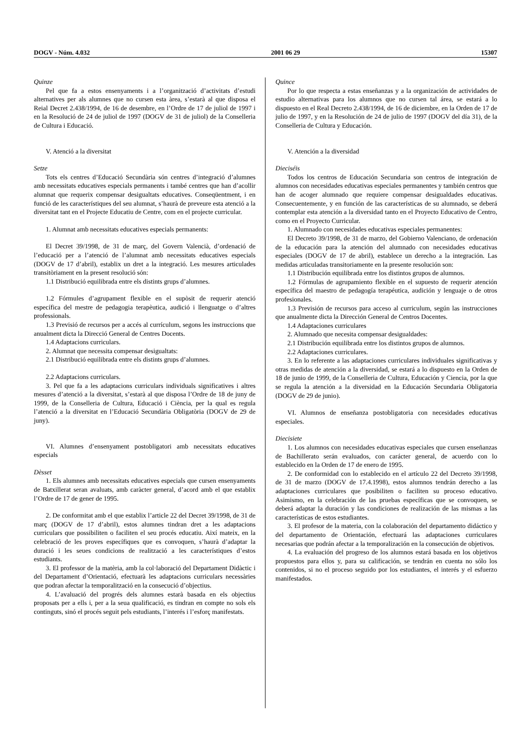DOGV - Núm. 4.032 2001 06 29 15307
Quinze
Pel que fa a estos ensenyaments i a l’organització d’activitats d’estudi alternatives per als alumnes que no cursen esta àrea, s’estarà al que disposa el Reial Decret 2.438/1994, de 16 de desembre, en l’Ordre de 17 de juliol de 1997 i en la Resolució de 24 de juliol de 1997 (DOGV de 31 de juliol) de la Conselleria de Cultura i Educació.
V. Atenció a la diversitat
Setze
Tots els centres d’Educació Secundària són centres d’integració d’alumnes amb necessitats educatives especials permanents i també centres que han d’acollir alumnat que requerix compensar desigualtats educatives. Conseqüentment, i en funció de les característiques del seu alumnat, s’haurà de preveure esta atenció a la diversitat tant en el Projecte Educatiu de Centre, com en el projecte curricular.
1. Alumnat amb necessitats educatives especials permanents:
El Decret 39/1998, de 31 de març, del Govern Valencià, d’ordenació de l’educació per a l’atenció de l’alumnat amb necessitats educatives especials (DOGV de 17 d’abril), establix un dret a la integració. Les mesures articulades transitòriament en la present resolució són:
1.1 Distribució equilibrada entre els distints grups d’alumnes.
1.2 Fórmules d’agrupament flexible en el supòsit de requerir atenció específica del mestre de pedagogia terapèutica, audició i llenguatge o d’altres professionals.
1.3 Previsió de recursos per a accés al currículum, segons les instruccions que anualment dicta la Direcció General de Centres Docents.
1.4 Adaptacions curriculars.
2. Alumnat que necessita compensar desigualtats:
2.1 Distribució equilibrada entre els distints grups d’alumnes.
2.2 Adaptacions curriculars.
3. Pel que fa a les adaptacions curriculars individuals significatives i altres mesures d’atenció a la diversitat, s’estarà al que disposa l’Ordre de 18 de juny de 1999, de la Conselleria de Cultura, Educació i Ciència, per la qual es regula l’atenció a la diversitat en l’Educació Secundària Obligatòria (DOGV de 29 de juny).
VI. Alumnes d’ensenyament postobligatori amb necessitats educatives especials
Dèsset
1. Els alumnes amb necessitats educatives especials que cursen ensenyaments de Batxillerat seran avaluats, amb caràcter general, d’acord amb el que establix l’Ordre de 17 de gener de 1995.
2. De conformitat amb el que establix l’article 22 del Decret 39/1998, de 31 de març (DOGV de 17 d’abril), estos alumnes tindran dret a les adaptacions curriculars que possibiliten o faciliten el seu procés educatiu. Així mateix, en la celebració de les proves específiques que es convoquen, s’haurà d’adaptar la duració i les seues condicions de realització a les característiques d’estos estudiants.
3. El professor de la matèria, amb la col·laboració del Departament Didàctic i del Departament d’Orientació, efectuarà les adaptacions curriculars necessàries que podran afectar la temporalització en la consecució d’objectius.
4. L’avaluació del progrés dels alumnes estarà basada en els objectius proposats per a ells i, per a la seua qualificació, es tindran en compte no sols els continguts, sinó el procés seguit pels estudiants, l’interés i l’esforç manifestats.
Quince
Por lo que respecta a estas enseñanzas y a la organización de actividades de estudio alternativas para los alumnos que no cursen tal área, se estará a lo dispuesto en el Real Decreto 2.438/1994, de 16 de diciembre, en la Orden de 17 de julio de 1997, y en la Resolución de 24 de julio de 1997 (DOGV del día 31), de la Conselleria de Cultura y Educación.
V. Atención a la diversidad
Dieciséis
Todos los centros de Educación Secundaria son centros de integración de alumnos con necesidades educativas especiales permanentes y también centros que han de acoger alumnado que requiere compensar desigualdades educativas. Consecuentemente, y en función de las características de su alumnado, se deberá contemplar esta atención a la diversidad tanto en el Proyecto Educativo de Centro, como en el Proyecto Curricular.
1. Alumnado con necesidades educativas especiales permanentes:
El Decreto 39/1998, de 31 de marzo, del Gobierno Valenciano, de ordenación de la educación para la atención del alumnado con necesidades educativas especiales (DOGV de 17 de abril), establece un derecho a la integración. Las medidas articuladas transitoriamente en la presente resolución son:
1.1 Distribución equilibrada entre los distintos grupos de alumnos.
1.2 Fórmulas de agrupamiento flexible en el supuesto de requerir atención específica del maestro de pedagogía terapéutica, audición y lenguaje o de otros profesionales.
1.3 Previsión de recursos para acceso al curriculum, según las instrucciones que anualmente dicta la Dirección General de Centros Docentes.
1.4 Adaptaciones curriculares
2. Alumnado que necesita compensar desigualdades:
2.1 Distribución equilibrada entre los distintos grupos de alumnos.
2.2 Adaptaciones curriculares.
3. En lo referente a las adaptaciones curriculares individuales significativas y otras medidas de atención a la diversidad, se estará a lo dispuesto en la Orden de 18 de junio de 1999, de la Conselleria de Cultura, Educación y Ciencia, por la que se regula la atención a la diversidad en la Educación Secundaria Obligatoria (DOGV de 29 de junio).
VI. Alumnos de enseñanza postobligatoria con necesidades educativas especiales.
Diecisiete
1. Los alumnos con necesidades educativas especiales que cursen enseñanzas de Bachillerato serán evaluados, con carácter general, de acuerdo con lo establecido en la Orden de 17 de enero de 1995.
2. De conformidad con lo establecido en el artículo 22 del Decreto 39/1998, de 31 de marzo (DOGV de 17.4.1998), estos alumnos tendrán derecho a las adaptaciones curriculares que posibiliten o faciliten su proceso educativo. Asimismo, en la celebración de las pruebas específicas que se convoquen, se deberá adaptar la duración y las condiciones de realización de las mismas a las características de estos estudiantes.
3. El profesor de la materia, con la colaboración del departamento didáctico y del departamento de Orientación, efectuará las adaptaciones curriculares necesarias que podrán afectar a la temporalización en la consecución de objetivos.
4. La evaluación del progreso de los alumnos estará basada en los objetivos propuestos para ellos y, para su calificación, se tendrán en cuenta no sólo los contenidos, si no el proceso seguido por los estudiantes, el interés y el esfuerzo manifestados.